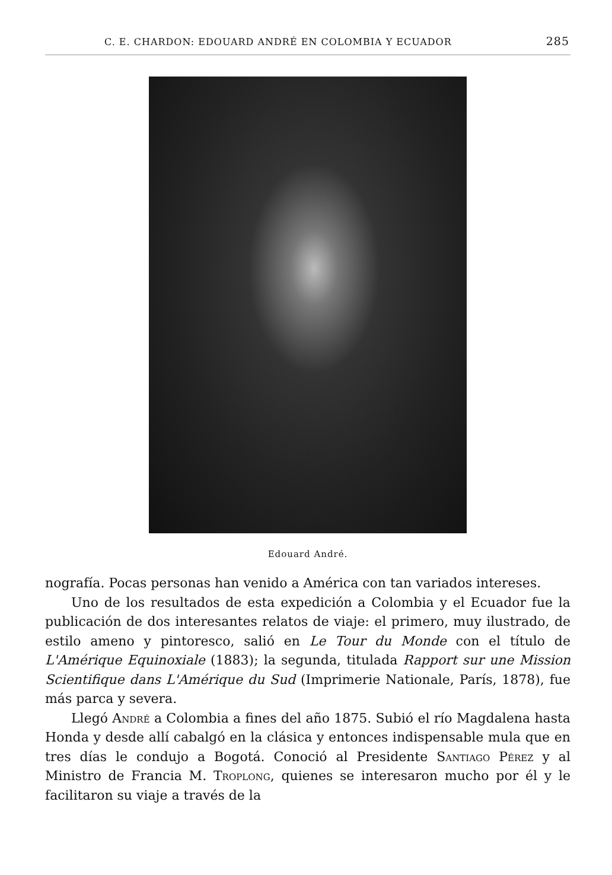C. E. CHARDON: EDOUARD ANDRÉ EN COLOMBIA Y ECUADOR 285
Edouard André.
nografía. Pocas personas han venido a América con tan variados intereses.
Uno de los resultados de esta expedición a Colombia y el Ecuador fue la publicación de dos interesantes relatos de viaje: el primero, muy ilustrado, de estilo ameno y pintoresco, salió en Le Tour du Monde con el título de L'Amérique Equinoxiale (1883); la segunda, titulada Rapport sur une Mission Scientifique dans L'Amérique du Sud (Imprimerie Nationale, París, 1878), fue más parca y severa.
Llegó André a Colombia a fines del año 1875. Subió el río Magdalena hasta Honda y desde allí cabalgó en la clásica y entonces indispensable mula que en tres días le condujo a Bogotá. Conoció al Presidente Santiago Pérez y al Ministro de Francia M. Troplong, quienes se interesaron mucho por él y le facilitaron su viaje a través de la